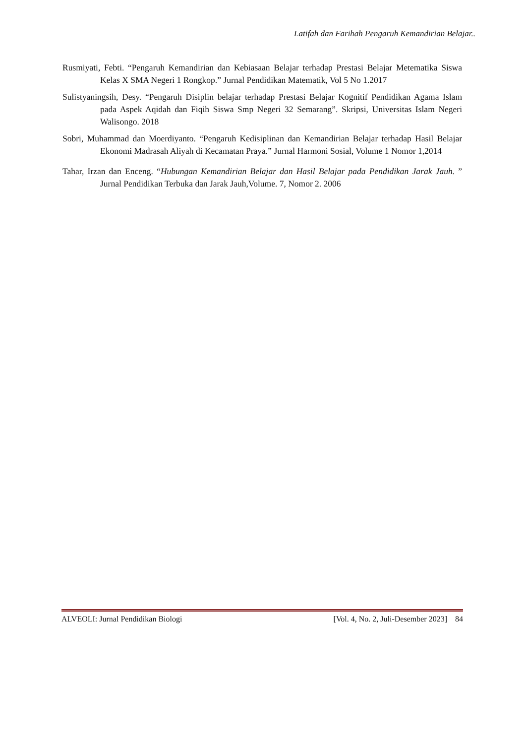Latifah dan Farihah Pengaruh Kemandirian Belajar..
Rusmiyati, Febti. “Pengaruh Kemandirian dan Kebiasaan Belajar terhadap Prestasi Belajar Metematika Siswa Kelas X SMA Negeri 1 Rongkop.” Jurnal Pendidikan Matematik, Vol 5 No 1.2017
Sulistyaningsih, Desy. “Pengaruh Disiplin belajar terhadap Prestasi Belajar Kognitif Pendidikan Agama Islam pada Aspek Aqidah dan Fiqih Siswa Smp Negeri 32 Semarang”. Skripsi, Universitas Islam Negeri Walisongo. 2018
Sobri, Muhammad dan Moerdiyanto. “Pengaruh Kedisiplinan dan Kemandirian Belajar terhadap Hasil Belajar Ekonomi Madrasah Aliyah di Kecamatan Praya.” Jurnal Harmoni Sosial, Volume 1 Nomor 1,2014
Tahar, Irzan dan Enceng. “Hubungan Kemandirian Belajar dan Hasil Belajar pada Pendidikan Jarak Jauh. ” Jurnal Pendidikan Terbuka dan Jarak Jauh,Volume. 7, Nomor 2. 2006
ALVEOLI: Jurnal Pendidikan Biologi [Vol. 4, No. 2, Juli-Desember 2023] 84